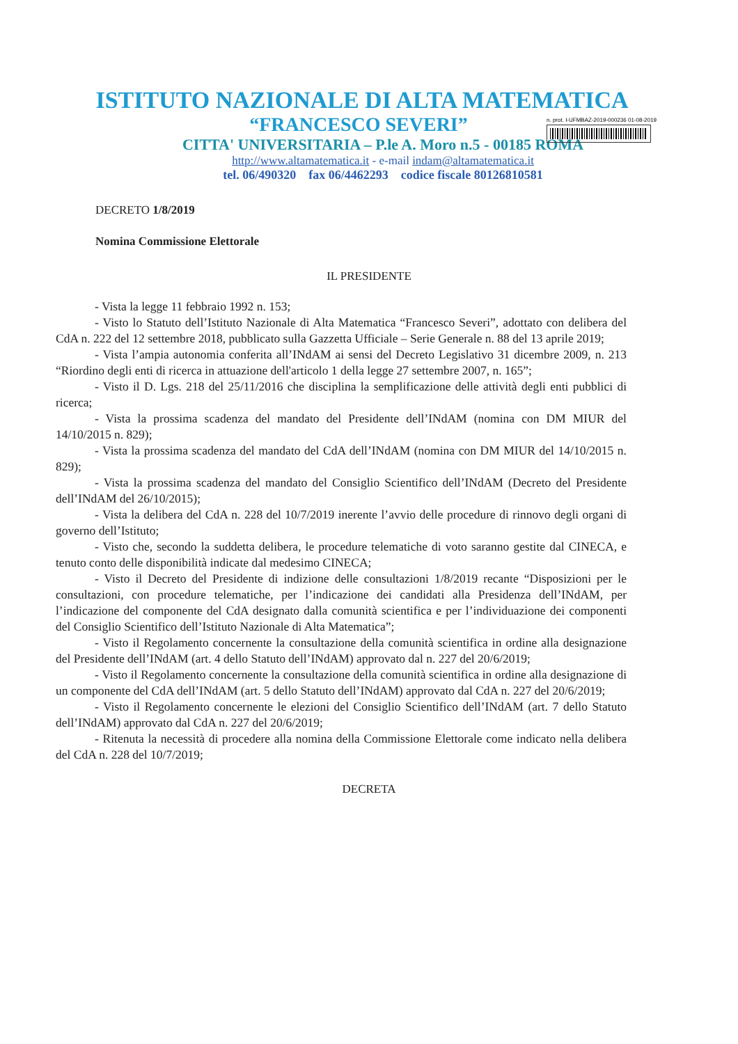ISTITUTO NAZIONALE DI ALTA MATEMATICA
“FRANCESCO SEVERI”
n. prot. I-UFMBAZ-2019-000236 01-08-2019
CITTA' UNIVERSITARIA – P.le A. Moro n.5 - 00185 ROMA
http://www.altamatematica.it - e-mail indam@altamatematica.it
tel. 06/490320 fax 06/4462293 codice fiscale 80126810581
DECRETO 1/8/2019
Nomina Commissione Elettorale
IL PRESIDENTE
- Vista la legge 11 febbraio 1992 n. 153;
- Visto lo Statuto dell’Istituto Nazionale di Alta Matematica “Francesco Severi”, adottato con delibera del CdA n. 222 del 12 settembre 2018, pubblicato sulla Gazzetta Ufficiale – Serie Generale n. 88 del 13 aprile 2019;
- Vista l’ampia autonomia conferita all’INdAM ai sensi del Decreto Legislativo 31 dicembre 2009, n. 213 “Riordino degli enti di ricerca in attuazione dell'articolo 1 della legge 27 settembre 2007, n. 165”;
- Visto il D. Lgs. 218 del 25/11/2016 che disciplina la semplificazione delle attività degli enti pubblici di ricerca;
- Vista la prossima scadenza del mandato del Presidente dell’INdAM (nomina con DM MIUR del 14/10/2015 n. 829);
- Vista la prossima scadenza del mandato del CdA dell’INdAM (nomina con DM MIUR del 14/10/2015 n. 829);
- Vista la prossima scadenza del mandato del Consiglio Scientifico dell’INdAM (Decreto del Presidente dell’INdAM del 26/10/2015);
- Vista la delibera del CdA n. 228 del 10/7/2019 inerente l’avvio delle procedure di rinnovo degli organi di governo dell’Istituto;
- Visto che, secondo la suddetta delibera, le procedure telematiche di voto saranno gestite dal CINECA, e tenuto conto delle disponibilità indicate dal medesimo CINECA;
- Visto il Decreto del Presidente di indizione delle consultazioni 1/8/2019 recante “Disposizioni per le consultazioni, con procedure telematiche, per l’indicazione dei candidati alla Presidenza dell’INdAM, per l’indicazione del componente del CdA designato dalla comunità scientifica e per l’individuazione dei componenti del Consiglio Scientifico dell’Istituto Nazionale di Alta Matematica”;
- Visto il Regolamento concernente la consultazione della comunità scientifica in ordine alla designazione del Presidente dell’INdAM (art. 4 dello Statuto dell’INdAM) approvato dal n. 227 del 20/6/2019;
- Visto il Regolamento concernente la consultazione della comunità scientifica in ordine alla designazione di un componente del CdA dell’INdAM (art. 5 dello Statuto dell’INdAM) approvato dal CdA n. 227 del 20/6/2019;
- Visto il Regolamento concernente le elezioni del Consiglio Scientifico dell’INdAM (art. 7 dello Statuto dell’INdAM) approvato dal CdA n. 227 del 20/6/2019;
- Ritenuta la necessità di procedere alla nomina della Commissione Elettorale come indicato nella delibera del CdA n. 228 del 10/7/2019;
DECRETA